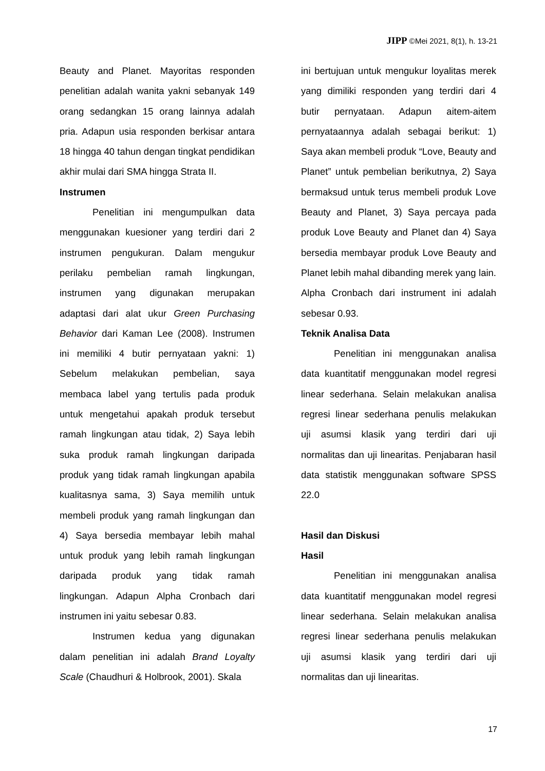JIPP ©Mei 2021, 8(1), h. 13-21
Beauty and Planet. Mayoritas responden penelitian adalah wanita yakni sebanyak 149 orang sedangkan 15 orang lainnya adalah pria. Adapun usia responden berkisar antara 18 hingga 40 tahun dengan tingkat pendidikan akhir mulai dari SMA hingga Strata II.
Instrumen
Penelitian ini mengumpulkan data menggunakan kuesioner yang terdiri dari 2 instrumen pengukuran. Dalam mengukur perilaku pembelian ramah lingkungan, instrumen yang digunakan merupakan adaptasi dari alat ukur Green Purchasing Behavior dari Kaman Lee (2008). Instrumen ini memiliki 4 butir pernyataan yakni: 1) Sebelum melakukan pembelian, saya membaca label yang tertulis pada produk untuk mengetahui apakah produk tersebut ramah lingkungan atau tidak, 2) Saya lebih suka produk ramah lingkungan daripada produk yang tidak ramah lingkungan apabila kualitasnya sama, 3) Saya memilih untuk membeli produk yang ramah lingkungan dan 4) Saya bersedia membayar lebih mahal untuk produk yang lebih ramah lingkungan daripada produk yang tidak ramah lingkungan. Adapun Alpha Cronbach dari instrumen ini yaitu sebesar 0.83.
Instrumen kedua yang digunakan dalam penelitian ini adalah Brand Loyalty Scale (Chaudhuri & Holbrook, 2001). Skala
ini bertujuan untuk mengukur loyalitas merek yang dimiliki responden yang terdiri dari 4 butir pernyataan. Adapun aitem-aitem pernyataannya adalah sebagai berikut: 1) Saya akan membeli produk “Love, Beauty and Planet” untuk pembelian berikutnya, 2) Saya bermaksud untuk terus membeli produk Love Beauty and Planet, 3) Saya percaya pada produk Love Beauty and Planet dan 4) Saya bersedia membayar produk Love Beauty and Planet lebih mahal dibanding merek yang lain. Alpha Cronbach dari instrument ini adalah sebesar 0.93.
Teknik Analisa Data
Penelitian ini menggunakan analisa data kuantitatif menggunakan model regresi linear sederhana. Selain melakukan analisa regresi linear sederhana penulis melakukan uji asumsi klasik yang terdiri dari uji normalitas dan uji linearitas. Penjabaran hasil data statistik menggunakan software SPSS 22.0
Hasil dan Diskusi
Hasil
Penelitian ini menggunakan analisa data kuantitatif menggunakan model regresi linear sederhana. Selain melakukan analisa regresi linear sederhana penulis melakukan uji asumsi klasik yang terdiri dari uji normalitas dan uji linearitas.
17